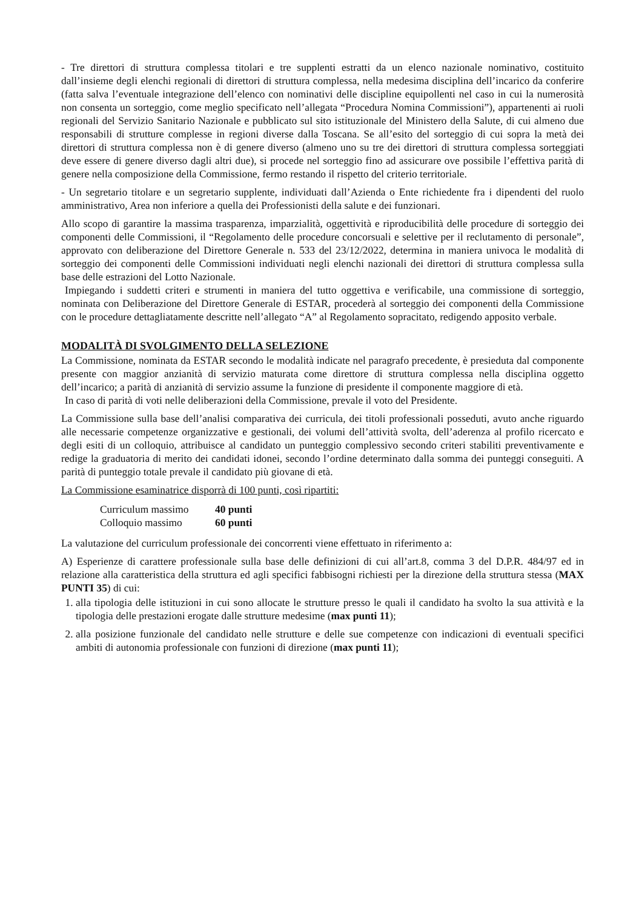- Tre direttori di struttura complessa titolari e tre supplenti estratti da un elenco nazionale nominativo, costituito dall’insieme degli elenchi regionali di direttori di struttura complessa, nella medesima disciplina dell’incarico da conferire (fatta salva l’eventuale integrazione dell’elenco con nominativi delle discipline equipollenti nel caso in cui la numerosità non consenta un sorteggio, come meglio specificato nell’allegata “Procedura Nomina Commissioni”), appartenenti ai ruoli regionali del Servizio Sanitario Nazionale e pubblicato sul sito istituzionale del Ministero della Salute, di cui almeno due responsabili di strutture complesse in regioni diverse dalla Toscana. Se all’esito del sorteggio di cui sopra la metà dei direttori di struttura complessa non è di genere diverso (almeno uno su tre dei direttori di struttura complessa sorteggiati deve essere di genere diverso dagli altri due), si procede nel sorteggio fino ad assicurare ove possibile l’effettiva parità di genere nella composizione della Commissione, fermo restando il rispetto del criterio territoriale.
- Un segretario titolare e un segretario supplente, individuati dall’Azienda o Ente richiedente fra i dipendenti del ruolo amministrativo, Area non inferiore a quella dei Professionisti della salute e dei funzionari.
Allo scopo di garantire la massima trasparenza, imparzialità, oggettività e riproducibilità delle procedure di sorteggio dei componenti delle Commissioni, il “Regolamento delle procedure concorsuali e selettive per il reclutamento di personale”, approvato con deliberazione del Direttore Generale n. 533 del 23/12/2022, determina in maniera univoca le modalità di sorteggio dei componenti delle Commissioni individuati negli elenchi nazionali dei direttori di struttura complessa sulla base delle estrazioni del Lotto Nazionale.
Impiegando i suddetti criteri e strumenti in maniera del tutto oggettiva e verificabile, una commissione di sorteggio, nominata con Deliberazione del Direttore Generale di ESTAR, procederà al sorteggio dei componenti della Commissione con le procedure dettagliatamente descritte nell’allegato “A” al Regolamento sopracitato, redigendo apposito verbale.
MODALITÀ DI SVOLGIMENTO DELLA SELEZIONE
La Commissione, nominata da ESTAR secondo le modalità indicate nel paragrafo precedente, è presieduta dal componente presente con maggior anzianità di servizio maturata come direttore di struttura complessa nella disciplina oggetto dell’incarico; a parità di anzianità di servizio assume la funzione di presidente il componente maggiore di età.
In caso di parità di voti nelle deliberazioni della Commissione, prevale il voto del Presidente.
La Commissione sulla base dell’analisi comparativa dei curricula, dei titoli professionali posseduti, avuto anche riguardo alle necessarie competenze organizzative e gestionali, dei volumi dell’attività svolta, dell’aderenza al profilo ricercato e degli esiti di un colloquio, attribuisce al candidato un punteggio complessivo secondo criteri stabiliti preventivamente e redige la graduatoria di merito dei candidati idonei, secondo l’ordine determinato dalla somma dei punteggi conseguiti. A parità di punteggio totale prevale il candidato più giovane di età.
La Commissione esaminatrice disporrà di 100 punti, così ripartiti:
Curriculum massimo 40 punti
Colloquio massimo 60 punti
La valutazione del curriculum professionale dei concorrenti viene effettuato in riferimento a:
A) Esperienze di carattere professionale sulla base delle definizioni di cui all’art.8, comma 3 del D.P.R. 484/97 ed in relazione alla caratteristica della struttura ed agli specifici fabbisogni richiesti per la direzione della struttura stessa (MAX PUNTI 35) di cui:
1. alla tipologia delle istituzioni in cui sono allocate le strutture presso le quali il candidato ha svolto la sua attività e la tipologia delle prestazioni erogate dalle strutture medesime (max punti 11);
2. alla posizione funzionale del candidato nelle strutture e delle sue competenze con indicazioni di eventuali specifici ambiti di autonomia professionale con funzioni di direzione (max punti 11);